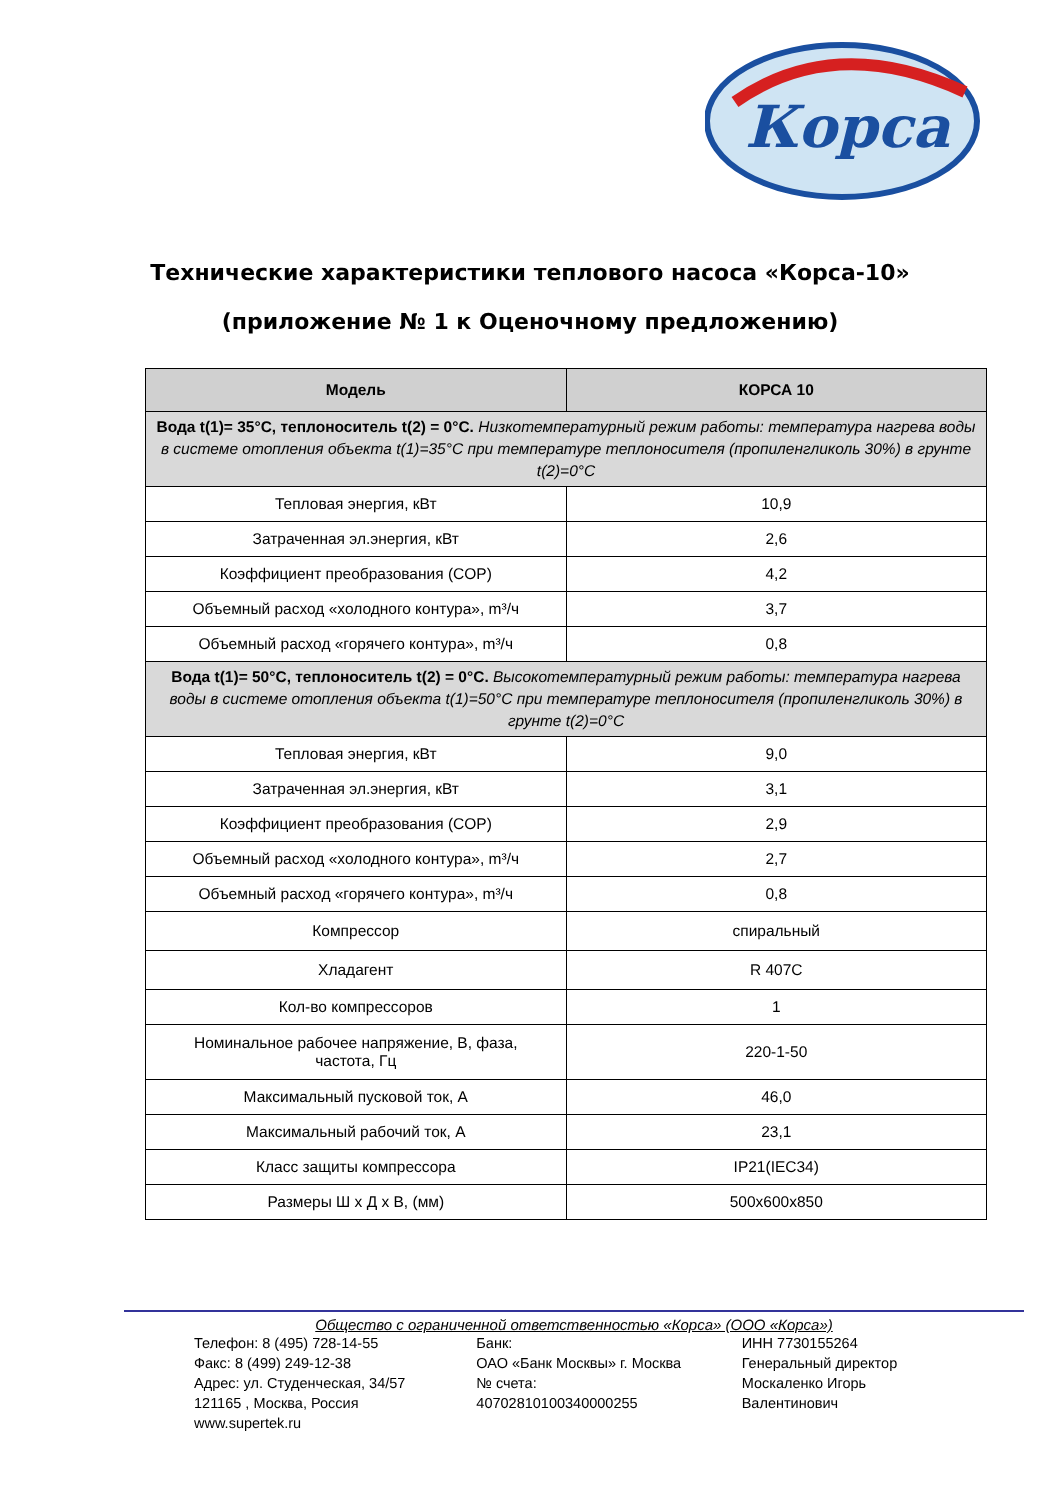Корса
Технические характеристики теплового насоса «Корса-10»
(приложение № 1 к Оценочному предложению)
| Модель | КОРСА 10 |
| --- | --- |
| Вода t(1)= 35°C, теплоноситель t(2) = 0°C. Низкотемпературный режим работы: температура нагрева воды в системе отопления объекта t(1)=35°C при температуре теплоносителя (пропиленгликоль 30%) в грунте t(2)=0°C | |
| Тепловая энергия, кВт | 10,9 |
| Затраченная эл.энергия, кВт | 2,6 |
| Коэффициент преобразования (COP) | 4,2 |
| Объемный расход «холодного контура», m³/ч | 3,7 |
| Объемный расход «горячего контура», m³/ч | 0,8 |
| Вода t(1)= 50°C, теплоноситель t(2) = 0°C. Высокотемпературный режим работы: температура нагрева воды в системе отопления объекта t(1)=50°C при температуре теплоносителя (пропиленгликоль 30%) в грунте t(2)=0°C | |
| Тепловая энергия, кВт | 9,0 |
| Затраченная эл.энергия, кВт | 3,1 |
| Коэффициент преобразования (COP) | 2,9 |
| Объемный расход «холодного контура», m³/ч | 2,7 |
| Объемный расход «горячего контура», m³/ч | 0,8 |
| Компрессор | спиральный |
| Хладагент | R 407C |
| Кол-во компрессоров | 1 |
| Номинальное рабочее напряжение, В, фаза, частота, Гц | 220-1-50 |
| Максимальный пусковой ток, А | 46,0 |
| Максимальный рабочий ток, А | 23,1 |
| Класс защиты компрессора | IP21(IEC34) |
| Размеры Ш х Д х В, (мм) | 500x600x850 |
Общество с ограниченной ответственностью «Корса» (ООО «Корса»)
Телефон: 8 (495) 728-14-55
Факс: 8 (499) 249-12-38
Адрес: ул. Студенческая, 34/57
121165 , Москва, Россия
www.supertek.ru
Банк:
ОАО «Банк Москвы» г. Москва
№ счета:
40702810100340000255
ИНН 7730155264
Генеральный директор
Москаленко Игорь
Валентинович